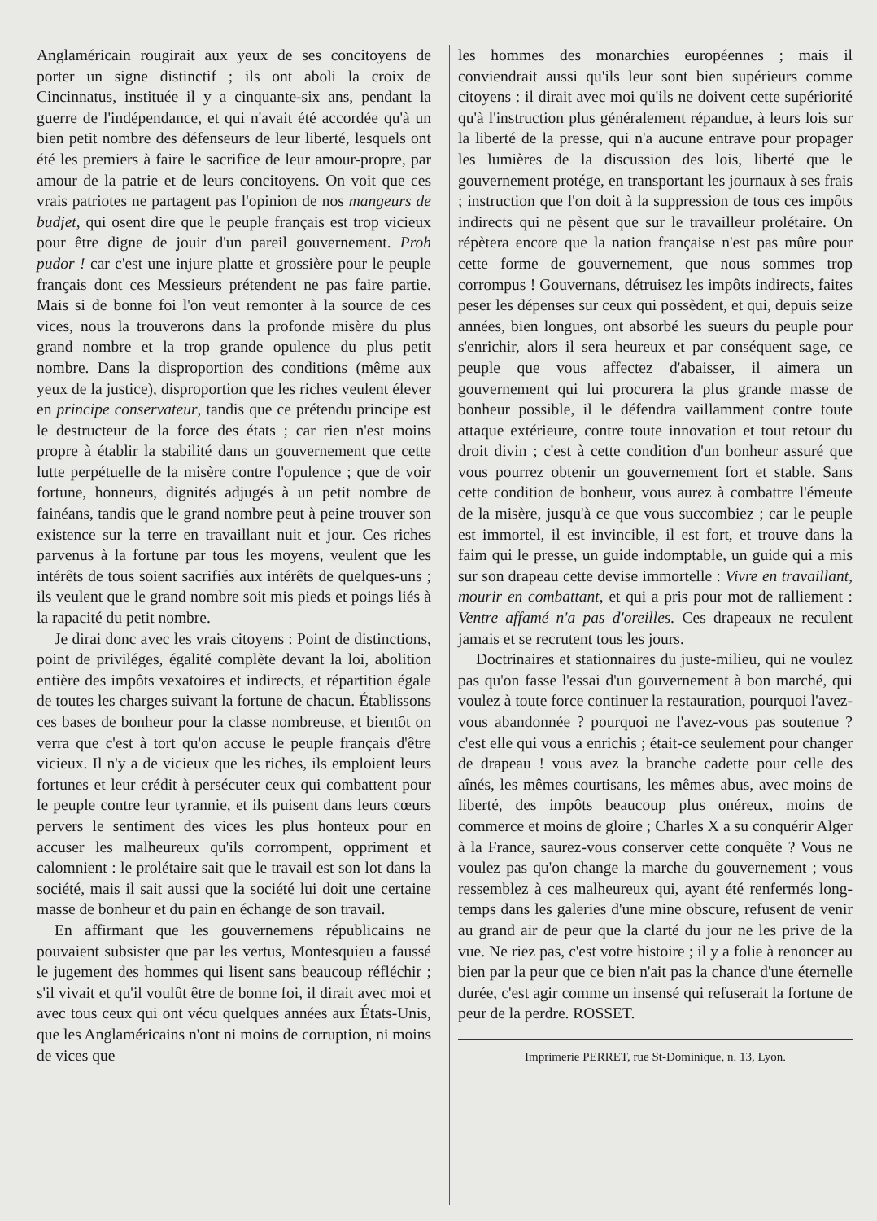Anglaméricain rougirait aux yeux de ses concitoyens de porter un signe distinctif ; ils ont aboli la croix de Cincinnatus, instituée il y a cinquante-six ans, pendant la guerre de l'indépendance, et qui n'avait été accordée qu'à un bien petit nombre des défenseurs de leur liberté, lesquels ont été les premiers à faire le sacrifice de leur amour-propre, par amour de la patrie et de leurs concitoyens. On voit que ces vrais patriotes ne partagent pas l'opinion de nos mangeurs de budjet, qui osent dire que le peuple français est trop vicieux pour être digne de jouir d'un pareil gouvernement. Proh pudor ! car c'est une injure platte et grossière pour le peuple français dont ces Messieurs prétendent ne pas faire partie. Mais si de bonne foi l'on veut remonter à la source de ces vices, nous la trouverons dans la profonde misère du plus grand nombre et la trop grande opulence du plus petit nombre. Dans la disproportion des conditions (même aux yeux de la justice), disproportion que les riches veulent élever en principe conservateur, tandis que ce prétendu principe est le destructeur de la force des états ; car rien n'est moins propre à établir la stabilité dans un gouvernement que cette lutte perpétuelle de la misère contre l'opulence ; que de voir fortune, honneurs, dignités adjugés à un petit nombre de fainéans, tandis que le grand nombre peut à peine trouver son existence sur la terre en travaillant nuit et jour. Ces riches parvenus à la fortune par tous les moyens, veulent que les intérêts de tous soient sacrifiés aux intérêts de quelques-uns ; ils veulent que le grand nombre soit mis pieds et poings liés à la rapacité du petit nombre.
Je dirai donc avec les vrais citoyens : Point de distinctions, point de priviléges, égalité complète devant la loi, abolition entière des impôts vexatoires et indirects, et répartition égale de toutes les charges suivant la fortune de chacun. Établissons ces bases de bonheur pour la classe nombreuse, et bientôt on verra que c'est à tort qu'on accuse le peuple français d'être vicieux. Il n'y a de vicieux que les riches, ils emploient leurs fortunes et leur crédit à persécuter ceux qui combattent pour le peuple contre leur tyrannie, et ils puisent dans leurs cœurs pervers le sentiment des vices les plus honteux pour en accuser les malheureux qu'ils corrompent, oppriment et calomnient : le prolétaire sait que le travail est son lot dans la société, mais il sait aussi que la société lui doit une certaine masse de bonheur et du pain en échange de son travail.
En affirmant que les gouvernemens républicains ne pouvaient subsister que par les vertus, Montesquieu a faussé le jugement des hommes qui lisent sans beaucoup réfléchir ; s'il vivait et qu'il voulût être de bonne foi, il dirait avec moi et avec tous ceux qui ont vécu quelques années aux États-Unis, que les Anglaméricains n'ont ni moins de corruption, ni moins de vices que
les hommes des monarchies européennes ; mais il conviendrait aussi qu'ils leur sont bien supérieurs comme citoyens : il dirait avec moi qu'ils ne doivent cette supériorité qu'à l'instruction plus généralement répandue, à leurs lois sur la liberté de la presse, qui n'a aucune entrave pour propager les lumières de la discussion des lois, liberté que le gouvernement protége, en transportant les journaux à ses frais ; instruction que l'on doit à la suppression de tous ces impôts indirects qui ne pèsent que sur le travailleur prolétaire. On répètera encore que la nation française n'est pas mûre pour cette forme de gouvernement, que nous sommes trop corrompus ! Gouvernans, détruisez les impôts indirects, faites peser les dépenses sur ceux qui possèdent, et qui, depuis seize années, bien longues, ont absorbé les sueurs du peuple pour s'enrichir, alors il sera heureux et par conséquent sage, ce peuple que vous affectez d'abaisser, il aimera un gouvernement qui lui procurera la plus grande masse de bonheur possible, il le défendra vaillamment contre toute attaque extérieure, contre toute innovation et tout retour du droit divin ; c'est à cette condition d'un bonheur assuré que vous pourrez obtenir un gouvernement fort et stable. Sans cette condition de bonheur, vous aurez à combattre l'émeute de la misère, jusqu'à ce que vous succombiez ; car le peuple est immortel, il est invincible, il est fort, et trouve dans la faim qui le presse, un guide indomptable, un guide qui a mis sur son drapeau cette devise immortelle : Vivre en travaillant, mourir en combattant, et qui a pris pour mot de ralliement : Ventre affamé n'a pas d'oreilles. Ces drapeaux ne reculent jamais et se recrutent tous les jours.
Doctrinaires et stationnaires du juste-milieu, qui ne voulez pas qu'on fasse l'essai d'un gouvernement à bon marché, qui voulez à toute force continuer la restauration, pourquoi l'avez-vous abandonnée ? pourquoi ne l'avez-vous pas soutenue ? c'est elle qui vous a enrichis ; était-ce seulement pour changer de drapeau ! vous avez la branche cadette pour celle des aînés, les mêmes courtisans, les mêmes abus, avec moins de liberté, des impôts beaucoup plus onéreux, moins de commerce et moins de gloire ; Charles X a su conquérir Alger à la France, saurez-vous conserver cette conquête ? Vous ne voulez pas qu'on change la marche du gouvernement ; vous ressemblez à ces malheureux qui, ayant été renfermés long-temps dans les galeries d'une mine obscure, refusent de venir au grand air de peur que la clarté du jour ne les prive de la vue. Ne riez pas, c'est votre histoire ; il y a folie à renoncer au bien par la peur que ce bien n'ait pas la chance d'une éternelle durée, c'est agir comme un insensé qui refuserait la fortune de peur de la perdre. ROSSET.
Imprimerie PERRET, rue St-Dominique, n. 13, Lyon.